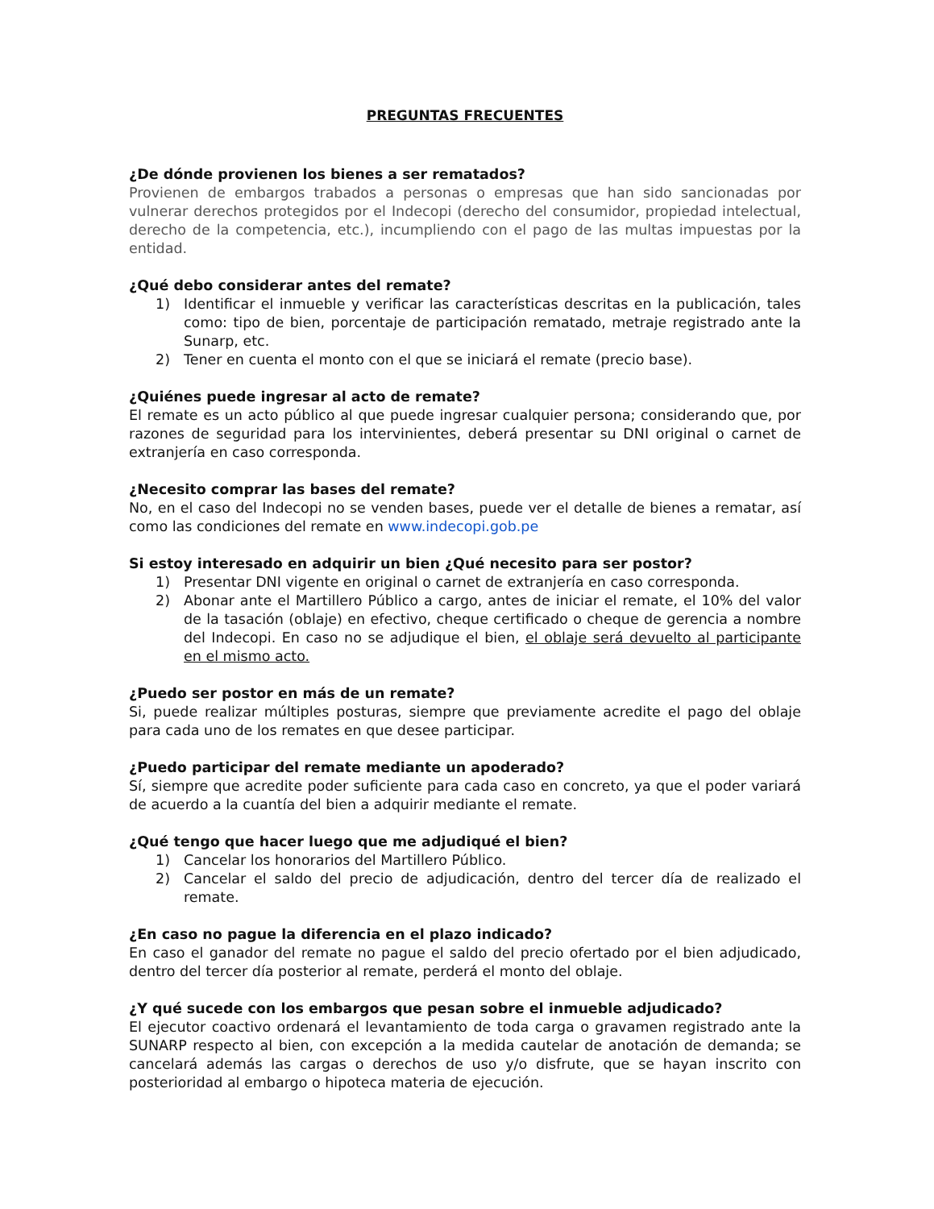PREGUNTAS FRECUENTES
¿De dónde provienen los bienes a ser rematados?
Provienen de embargos trabados a personas o empresas que han sido sancionadas por vulnerar derechos protegidos por el Indecopi (derecho del consumidor, propiedad intelectual, derecho de la competencia, etc.), incumpliendo con el pago de las multas impuestas por la entidad.
¿Qué debo considerar antes del remate?
1) Identificar el inmueble y verificar las características descritas en la publicación, tales como: tipo de bien, porcentaje de participación rematado, metraje registrado ante la Sunarp, etc.
2) Tener en cuenta el monto con el que se iniciará el remate (precio base).
¿Quiénes puede ingresar al acto de remate?
El remate es un acto público al que puede ingresar cualquier persona; considerando que, por razones de seguridad para los intervinientes, deberá presentar su DNI original o carnet de extranjería en caso corresponda.
¿Necesito comprar las bases del remate?
No, en el caso del Indecopi no se venden bases, puede ver el detalle de bienes a rematar, así como las condiciones del remate en www.indecopi.gob.pe
Si estoy interesado en adquirir un bien ¿Qué necesito para ser postor?
1) Presentar DNI vigente en original o carnet de extranjería en caso corresponda.
2) Abonar ante el Martillero Público a cargo, antes de iniciar el remate, el 10% del valor de la tasación (oblaje) en efectivo, cheque certificado o cheque de gerencia a nombre del Indecopi. En caso no se adjudique el bien, el oblaje será devuelto al participante en el mismo acto.
¿Puedo ser postor en más de un remate?
Si, puede realizar múltiples posturas, siempre que previamente acredite el pago del oblaje para cada uno de los remates en que desee participar.
¿Puedo participar del remate mediante un apoderado?
Sí, siempre que acredite poder suficiente para cada caso en concreto, ya que el poder variará de acuerdo a la cuantía del bien a adquirir mediante el remate.
¿Qué tengo que hacer luego que me adjudiqué el bien?
1) Cancelar los honorarios del Martillero Público.
2) Cancelar el saldo del precio de adjudicación, dentro del tercer día de realizado el remate.
¿En caso no pague la diferencia en el plazo indicado?
En caso el ganador del remate no pague el saldo del precio ofertado por el bien adjudicado, dentro del tercer día posterior al remate, perderá el monto del oblaje.
¿Y qué sucede con los embargos que pesan sobre el inmueble adjudicado?
El ejecutor coactivo ordenará el levantamiento de toda carga o gravamen registrado ante la SUNARP respecto al bien, con excepción a la medida cautelar de anotación de demanda; se cancelará además las cargas o derechos de uso y/o disfrute, que se hayan inscrito con posterioridad al embargo o hipoteca materia de ejecución.